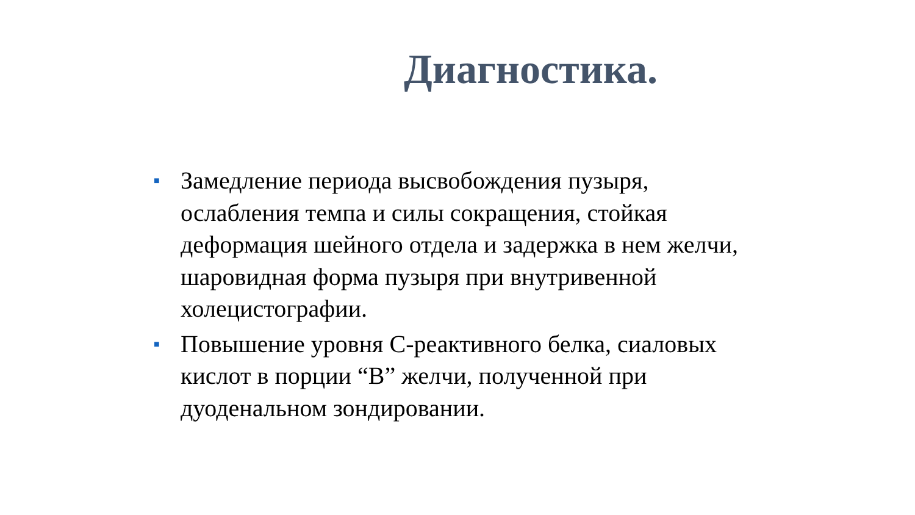Диагностика.
■ Замедление периода высвобождения пузыря, ослабления темпа и силы сокращения, стойкая деформация шейного отдела и задержка в нем желчи, шаровидная форма пузыря при внутривенной холецистографии.
■ Повышение уровня С-реактивного белка, сиаловых кислот в порции “В” желчи, полученной при дуоденальном зондировании.